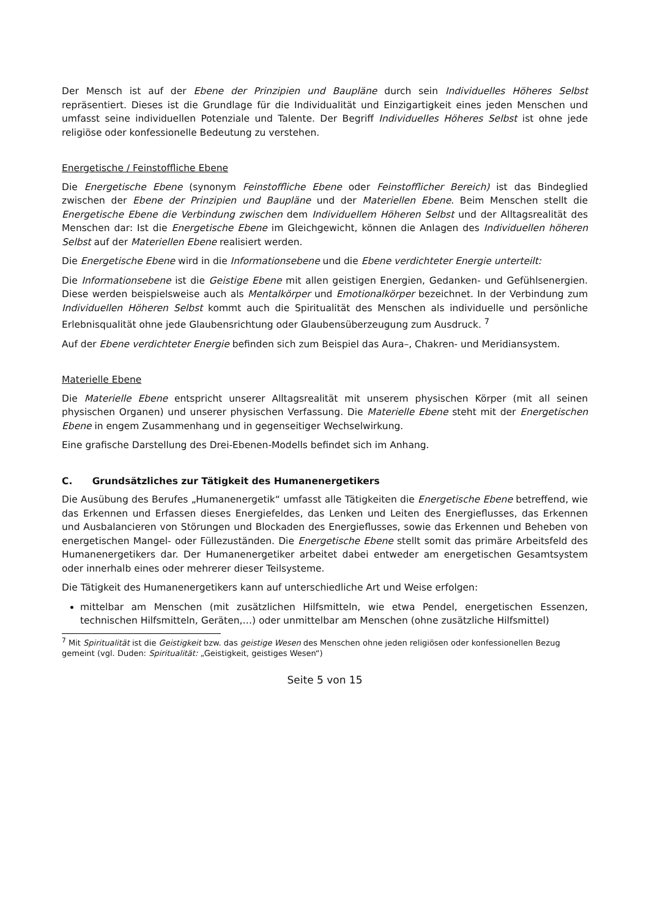Der Mensch ist auf der Ebene der Prinzipien und Baupläne durch sein Individuelles Höheres Selbst repräsentiert. Dieses ist die Grundlage für die Individualität und Einzigartigkeit eines jeden Menschen und umfasst seine individuellen Potenziale und Talente. Der Begriff Individuelles Höheres Selbst ist ohne jede religiöse oder konfessionelle Bedeutung zu verstehen.
Energetische / Feinstoffliche Ebene
Die Energetische Ebene (synonym Feinstoffliche Ebene oder Feinstofflicher Bereich) ist das Bindeglied zwischen der Ebene der Prinzipien und Baupläne und der Materiellen Ebene. Beim Menschen stellt die Energetische Ebene die Verbindung zwischen dem Individuellem Höheren Selbst und der Alltagsrealität des Menschen dar: Ist die Energetische Ebene im Gleichgewicht, können die Anlagen des Individuellen höheren Selbst auf der Materiellen Ebene realisiert werden.
Die Energetische Ebene wird in die Informationsebene und die Ebene verdichteter Energie unterteilt:
Die Informationsebene ist die Geistige Ebene mit allen geistigen Energien, Gedanken- und Gefühlsenergien. Diese werden beispielsweise auch als Mentalkörper und Emotionalkörper bezeichnet. In der Verbindung zum Individuellen Höheren Selbst kommt auch die Spiritualität des Menschen als individuelle und persönliche Erlebnisqualität ohne jede Glaubensrichtung oder Glaubensüberzeugung zum Ausdruck. <sup>7</sup>
Auf der Ebene verdichteter Energie befinden sich zum Beispiel das Aura–, Chakren- und Meridiansystem.
Materielle Ebene
Die Materielle Ebene entspricht unserer Alltagsrealität mit unserem physischen Körper (mit all seinen physischen Organen) und unserer physischen Verfassung. Die Materielle Ebene steht mit der Energetischen Ebene in engem Zusammenhang und in gegenseitiger Wechselwirkung.
Eine grafische Darstellung des Drei-Ebenen-Modells befindet sich im Anhang.
C. Grundsätzliches zur Tätigkeit des Humanenergetikers
Die Ausübung des Berufes „Humanenergetik“ umfasst alle Tätigkeiten die Energetische Ebene betreffend, wie das Erkennen und Erfassen dieses Energiefeldes, das Lenken und Leiten des Energieflusses, das Erkennen und Ausbalancieren von Störungen und Blockaden des Energieflusses, sowie das Erkennen und Beheben von energetischen Mangel- oder Füllezuständen. Die Energetische Ebene stellt somit das primäre Arbeitsfeld des Humanenergetikers dar. Der Humanenergetiker arbeitet dabei entweder am energetischen Gesamtsystem oder innerhalb eines oder mehrerer dieser Teilsysteme.
Die Tätigkeit des Humanenergetikers kann auf unterschiedliche Art und Weise erfolgen:
mittelbar am Menschen (mit zusätzlichen Hilfsmitteln, wie etwa Pendel, energetischen Essenzen, technischen Hilfsmitteln, Geräten,…) oder unmittelbar am Menschen (ohne zusätzliche Hilfsmittel)
<sup>7</sup> Mit Spiritualität ist die Geistigkeit bzw. das geistige Wesen des Menschen ohne jeden religiösen oder konfessionellen Bezug gemeint (vgl. Duden: Spiritualität: „Geistigkeit, geistiges Wesen“)
Seite 5 von 15